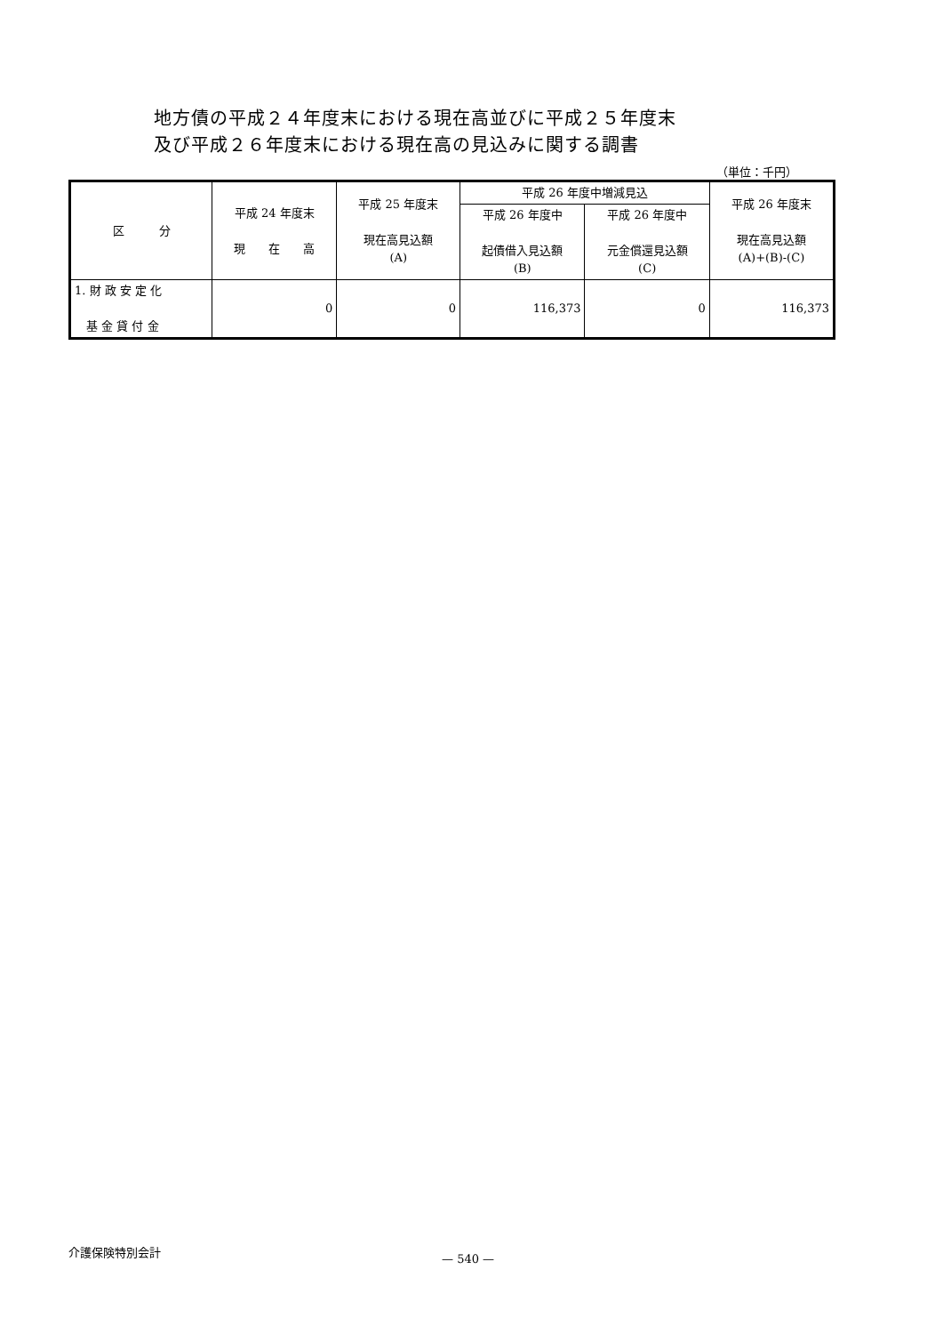地方債の平成２４年度末における現在高並びに平成２５年度末
及び平成２６年度末における現在高の見込みに関する調書
（単位：千円）
| 区 分 | 平成 24 年度末 現 在 高 | 平成 25 年度末 現在高見込額 (A) | 平成 26 年度中増減見込 | | 平成 26 年度末 現在高見込額 (A)+(B)-(C) |
| --- | --- | --- | --- | --- | --- |
| | | | 平成 26 年度中 起債借入見込額 (B) | 平成 26 年度中 元金償還見込額 (C) | |
| 1. 財 政 安 定 化 基 金 貸 付 金 | 0 | 0 | 116,373 | 0 | 116,373 |
介護保険特別会計
— 540 —